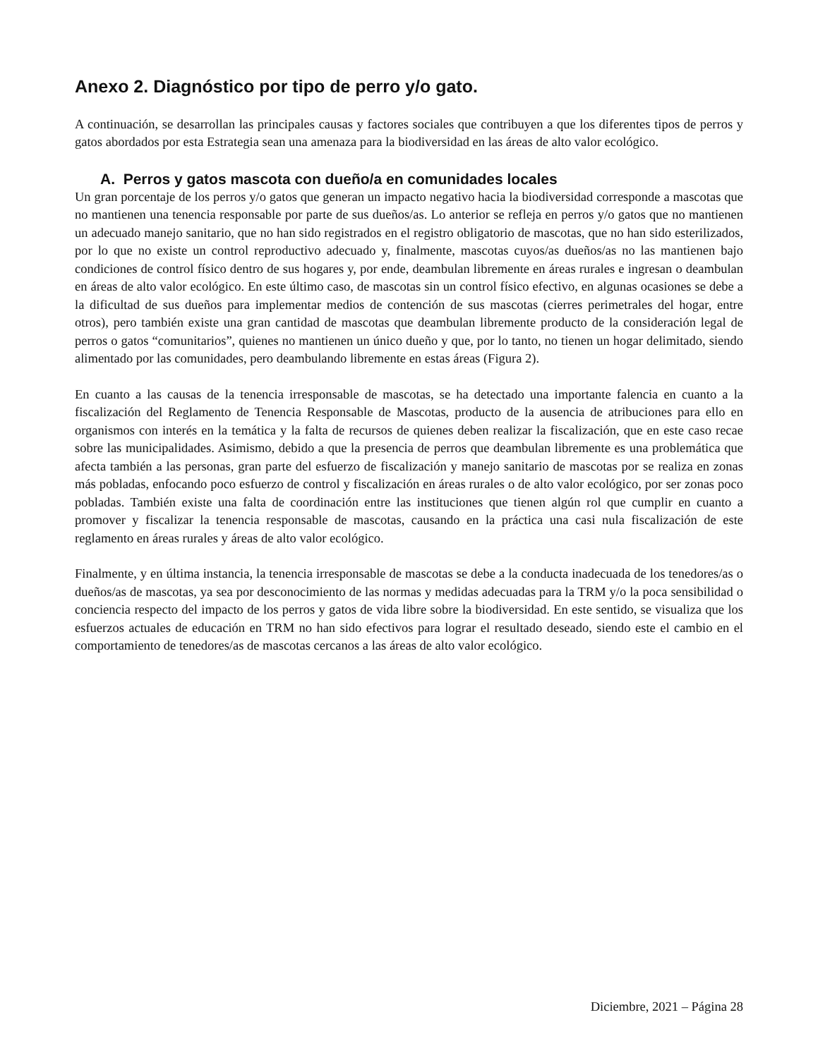Anexo 2. Diagnóstico por tipo de perro y/o gato.
A continuación, se desarrollan las principales causas y factores sociales que contribuyen a que los diferentes tipos de perros y gatos abordados por esta Estrategia sean una amenaza para la biodiversidad en las áreas de alto valor ecológico.
A. Perros y gatos mascota con dueño/a en comunidades locales
Un gran porcentaje de los perros y/o gatos que generan un impacto negativo hacia la biodiversidad corresponde a mascotas que no mantienen una tenencia responsable por parte de sus dueños/as. Lo anterior se refleja en perros y/o gatos que no mantienen un adecuado manejo sanitario, que no han sido registrados en el registro obligatorio de mascotas, que no han sido esterilizados, por lo que no existe un control reproductivo adecuado y, finalmente, mascotas cuyos/as dueños/as no las mantienen bajo condiciones de control físico dentro de sus hogares y, por ende, deambulan libremente en áreas rurales e ingresan o deambulan en áreas de alto valor ecológico. En este último caso, de mascotas sin un control físico efectivo, en algunas ocasiones se debe a la dificultad de sus dueños para implementar medios de contención de sus mascotas (cierres perimetrales del hogar, entre otros), pero también existe una gran cantidad de mascotas que deambulan libremente producto de la consideración legal de perros o gatos “comunitarios”, quienes no mantienen un único dueño y que, por lo tanto, no tienen un hogar delimitado, siendo alimentado por las comunidades, pero deambulando libremente en estas áreas (Figura 2).
En cuanto a las causas de la tenencia irresponsable de mascotas, se ha detectado una importante falencia en cuanto a la fiscalización del Reglamento de Tenencia Responsable de Mascotas, producto de la ausencia de atribuciones para ello en organismos con interés en la temática y la falta de recursos de quienes deben realizar la fiscalización, que en este caso recae sobre las municipalidades. Asimismo, debido a que la presencia de perros que deambulan libremente es una problemática que afecta también a las personas, gran parte del esfuerzo de fiscalización y manejo sanitario de mascotas por se realiza en zonas más pobladas, enfocando poco esfuerzo de control y fiscalización en áreas rurales o de alto valor ecológico, por ser zonas poco pobladas. También existe una falta de coordinación entre las instituciones que tienen algún rol que cumplir en cuanto a promover y fiscalizar la tenencia responsable de mascotas, causando en la práctica una casi nula fiscalización de este reglamento en áreas rurales y áreas de alto valor ecológico.
Finalmente, y en última instancia, la tenencia irresponsable de mascotas se debe a la conducta inadecuada de los tenedores/as o dueños/as de mascotas, ya sea por desconocimiento de las normas y medidas adecuadas para la TRM y/o la poca sensibilidad o conciencia respecto del impacto de los perros y gatos de vida libre sobre la biodiversidad. En este sentido, se visualiza que los esfuerzos actuales de educación en TRM no han sido efectivos para lograr el resultado deseado, siendo este el cambio en el comportamiento de tenedores/as de mascotas cercanos a las áreas de alto valor ecológico.
Diciembre, 2021 – Página 28